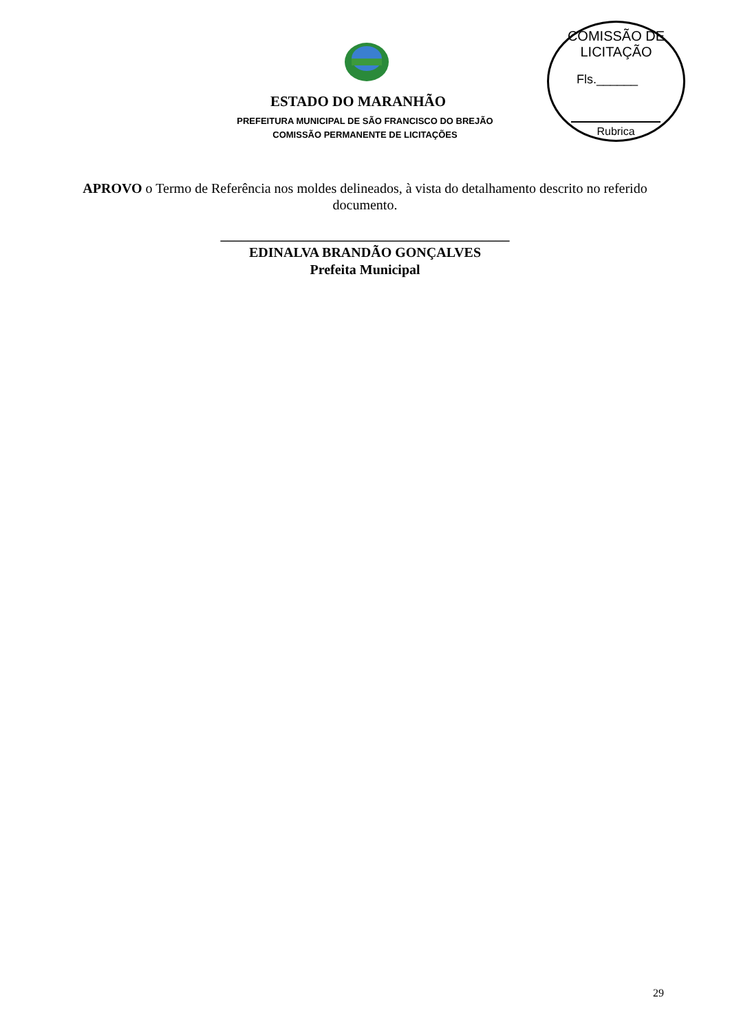COMISSÃO DE LICITAÇÃO
Fls.______
Rubrica
ESTADO DO MARANHÃO
PREFEITURA MUNICIPAL DE SÃO FRANCISCO DO BREJÃO
COMISSÃO PERMANENTE DE LICITAÇÕES
APROVO o Termo de Referência nos moldes delineados, à vista do detalhamento descrito no referido documento.
__________________________________________
EDINALVA BRANDÃO GONÇALVES
Prefeita Municipal
29